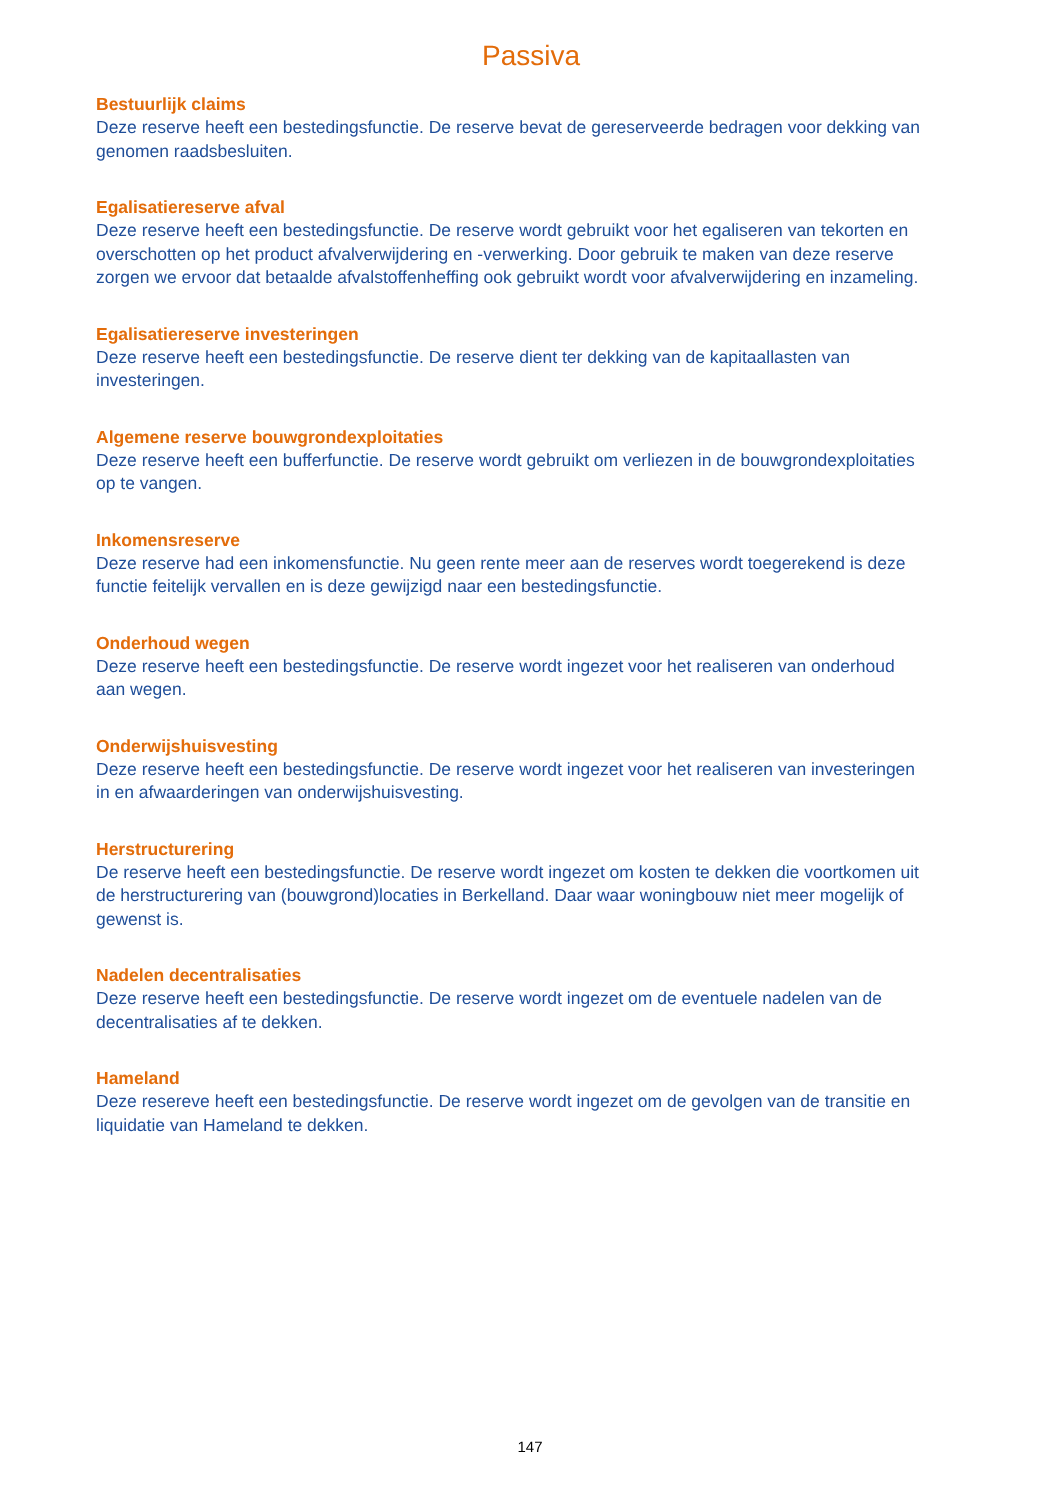Passiva
Bestuurlijk claims
Deze reserve heeft een bestedingsfunctie. De reserve bevat de gereserveerde bedragen voor dekking van genomen raadsbesluiten.
Egalisatiereserve afval
Deze reserve heeft een bestedingsfunctie. De reserve wordt gebruikt voor het egaliseren van tekorten en overschotten op het product afvalverwijdering en -verwerking. Door gebruik te maken van deze reserve zorgen we ervoor dat betaalde afvalstoffenheffing ook gebruikt wordt voor afvalverwijdering en inzameling.
Egalisatiereserve investeringen
Deze reserve heeft een bestedingsfunctie. De reserve dient ter dekking van de kapitaallasten van investeringen.
Algemene reserve bouwgrondexploitaties
Deze reserve heeft een bufferfunctie. De reserve wordt gebruikt om verliezen in de bouwgrondexploitaties op te vangen.
Inkomensreserve
Deze reserve had een inkomensfunctie. Nu geen rente meer aan de reserves wordt toegerekend is deze functie feitelijk vervallen en is deze gewijzigd naar een bestedingsfunctie.
Onderhoud wegen
Deze reserve heeft een bestedingsfunctie. De reserve wordt ingezet voor het realiseren van onderhoud aan wegen.
Onderwijshuisvesting
Deze reserve heeft een bestedingsfunctie. De reserve wordt ingezet voor het realiseren van investeringen in en afwaarderingen van onderwijshuisvesting.
Herstructurering
De reserve heeft een bestedingsfunctie. De reserve wordt ingezet om kosten te dekken die voortkomen uit de herstructurering van (bouwgrond)locaties in Berkelland. Daar waar woningbouw niet meer mogelijk of gewenst is.
Nadelen decentralisaties
Deze reserve heeft een bestedingsfunctie. De reserve wordt ingezet om de eventuele nadelen van de decentralisaties af te dekken.
Hameland
Deze resereve heeft een bestedingsfunctie. De reserve wordt ingezet om de gevolgen van de transitie en liquidatie van Hameland te dekken.
147